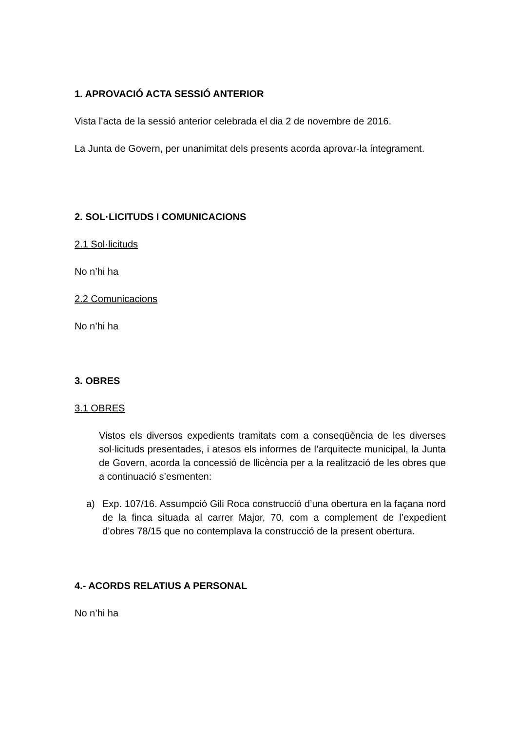1. APROVACIÓ ACTA SESSIÓ ANTERIOR
Vista l’acta de la sessió anterior celebrada el dia 2 de novembre de 2016.
La Junta de Govern, per unanimitat dels presents acorda aprovar-la íntegrament.
2. SOL·LICITUDS I COMUNICACIONS
2.1 Sol·licituds
No n’hi ha
2.2 Comunicacions
No n’hi ha
3. OBRES
3.1 OBRES
Vistos els diversos expedients tramitats com a conseqüència de les diverses sol·licituds presentades, i atesos els informes de l’arquitecte municipal, la Junta de Govern, acorda la concessió de llicència per a la realització de les obres que a continuació s’esmenten:
a) Exp. 107/16. Assumpció Gili Roca construcció d’una obertura en la façana nord de la finca situada al carrer Major, 70, com a complement de l’expedient d’obres 78/15 que no contemplava la construcció de la present obertura.
4.- ACORDS RELATIUS A PERSONAL
No n’hi ha